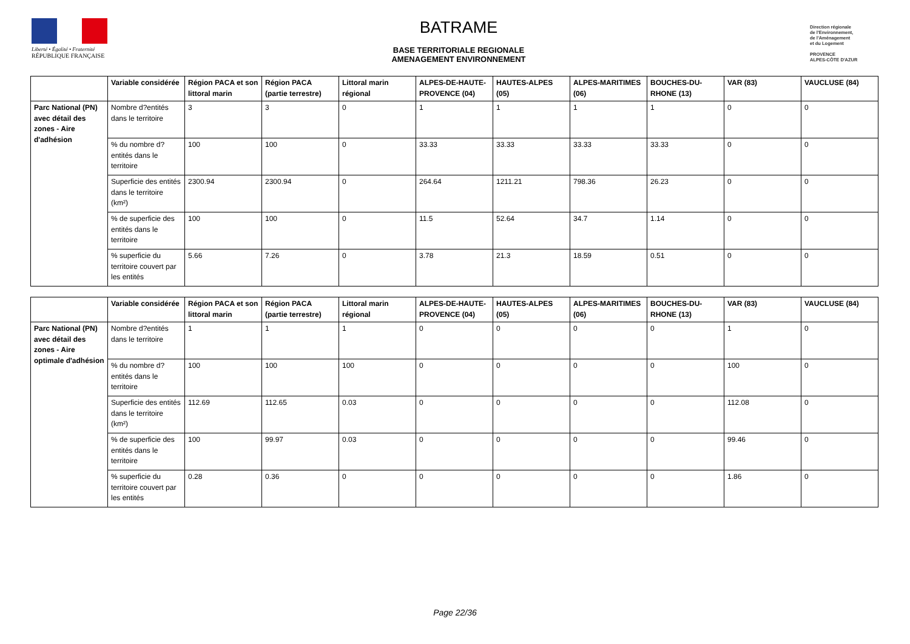Liberté • Égalité • Fraternité
RÉPUBLIQUE FRANÇAISE
BATRAME
BASE TERRITORIALE REGIONALE
AMENAGEMENT ENVIRONNEMENT
Direction régionale
de l'Environnement,
de l'Aménagement
et du Logement
PROVENCE
ALPES-CÔTE D'AZUR
| | Variable considérée | Région PACA et son littoral marin | Région PACA (partie terrestre) | Littoral marin régional | ALPES-DE-HAUTE-PROVENCE (04) | HAUTES-ALPES (05) | ALPES-MARITIMES (06) | BOUCHES-DU-RHONE (13) | VAR (83) | VAUCLUSE (84) |
| --- | --- | --- | --- | --- | --- | --- | --- | --- | --- | --- |
| Parc National (PN) avec détail des zones - Aire d'adhésion | Nombre d?entités dans le territoire | 3 | 3 | 0 | 1 | 1 | 1 | 1 | 0 | 0 |
| | % du nombre d?entités dans le territoire | 100 | 100 | 0 | 33.33 | 33.33 | 33.33 | 33.33 | 0 | 0 |
| | Superficie des entités dans le territoire (km²) | 2300.94 | 2300.94 | 0 | 264.64 | 1211.21 | 798.36 | 26.23 | 0 | 0 |
| | % de superficie des entités dans le territoire | 100 | 100 | 0 | 11.5 | 52.64 | 34.7 | 1.14 | 0 | 0 |
| | % superficie du territoire couvert par les entités | 5.66 | 7.26 | 0 | 3.78 | 21.3 | 18.59 | 0.51 | 0 | 0 |
| | Variable considérée | Région PACA et son littoral marin | Région PACA (partie terrestre) | Littoral marin régional | ALPES-DE-HAUTE-PROVENCE (04) | HAUTES-ALPES (05) | ALPES-MARITIMES (06) | BOUCHES-DU-RHONE (13) | VAR (83) | VAUCLUSE (84) |
| --- | --- | --- | --- | --- | --- | --- | --- | --- | --- | --- |
| Parc National (PN) avec détail des zones - Aire optimale d'adhésion | Nombre d?entités dans le territoire | 1 | 1 | 1 | 0 | 0 | 0 | 0 | 1 | 0 |
| | % du nombre d?entités dans le territoire | 100 | 100 | 100 | 0 | 0 | 0 | 0 | 100 | 0 |
| | Superficie des entités dans le territoire (km²) | 112.69 | 112.65 | 0.03 | 0 | 0 | 0 | 0 | 112.08 | 0 |
| | % de superficie des entités dans le territoire | 100 | 99.97 | 0.03 | 0 | 0 | 0 | 0 | 99.46 | 0 |
| | % superficie du territoire couvert par les entités | 0.28 | 0.36 | 0 | 0 | 0 | 0 | 0 | 1.86 | 0 |
Page 22/36